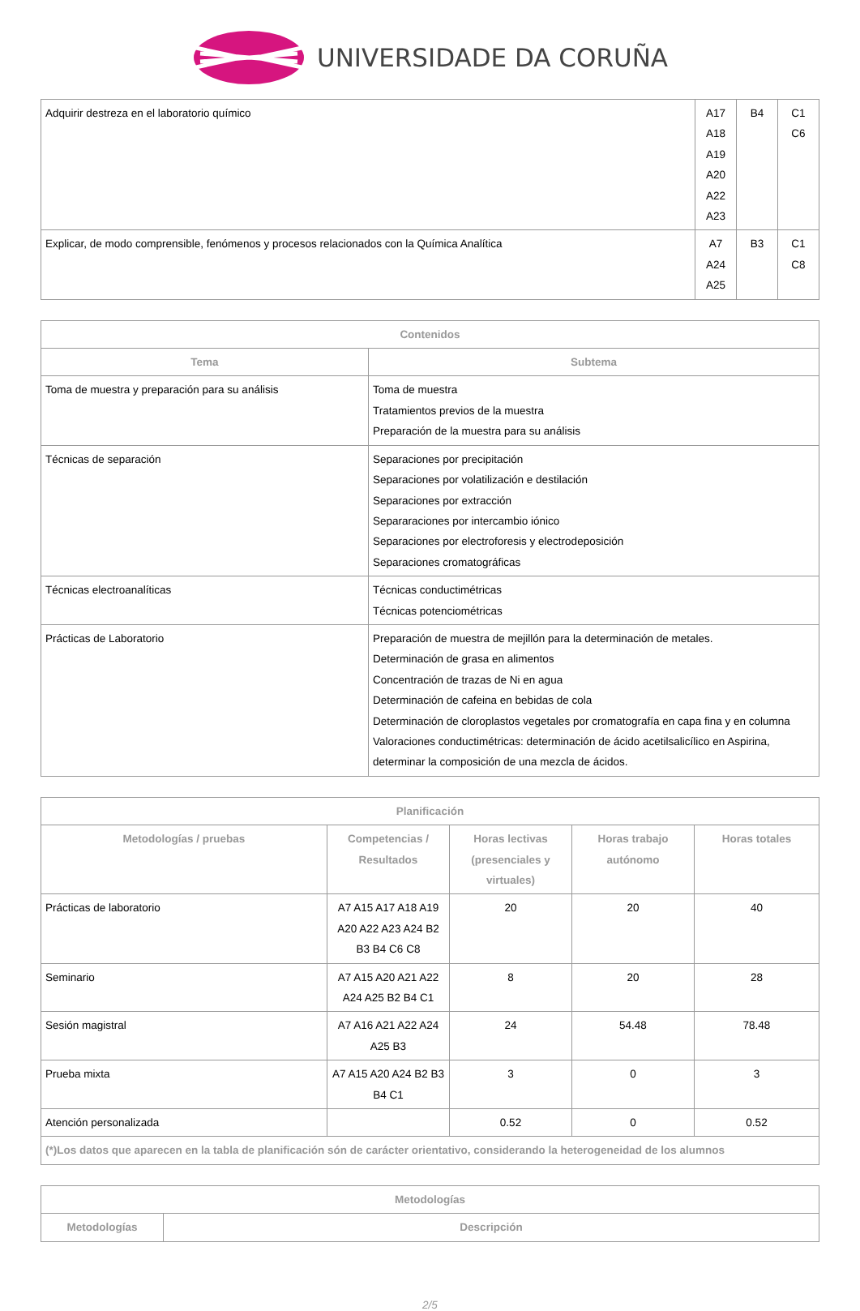UNIVERSIDADE DA CORUÑA
| Adquirir destreza en el laboratorio químico | A17 A18 A19 A20 A22 A23 | B4 | C1 C6 |
| Explicar, de modo comprensible, fenómenos y procesos relacionados con la Química Analítica | A7 A24 A25 | B3 | C1 C8 |
| Contenidos | |
| --- | --- |
| Tema | Subtema |
| Toma de muestra y preparación para su análisis | Toma de muestra Tratamientos previos de la muestra Preparación de la muestra para su análisis |
| Técnicas de separación | Separaciones por precipitación Separaciones por volatilización e destilación Separaciones por extracción Separaraciones por intercambio iónico Separaciones por electroforesis y electrodeposición Separaciones cromatográficas |
| Técnicas electroanalíticas | Técnicas conductimétricas Técnicas potenciométricas |
| Prácticas de Laboratorio | Preparación de muestra de mejillón para la determinación de metales. Determinación de grasa en alimentos Concentración de trazas de Ni en agua Determinación de cafeina en bebidas de cola Determinación de cloroplastos vegetales por cromatografía en capa fina y en columna Valoraciones conductimétricas: determinación de ácido acetilsalicílico en Aspirina, determinar la composición de una mezcla de ácidos. |
| Planificación | | | | |
| --- | --- | --- | --- | --- |
| Metodologías / pruebas | Competencias / Resultados | Horas lectivas (presenciales y virtuales) | Horas trabajo autónomo | Horas totales |
| Prácticas de laboratorio | A7 A15 A17 A18 A19 A20 A22 A23 A24 B2 B3 B4 C6 C8 | 20 | 20 | 40 |
| Seminario | A7 A15 A20 A21 A22 A24 A25 B2 B4 C1 | 8 | 20 | 28 |
| Sesión magistral | A7 A16 A21 A22 A24 A25 B3 | 24 | 54.48 | 78.48 |
| Prueba mixta | A7 A15 A20 A24 B2 B3 B4 C1 | 3 | 0 | 3 |
| Atención personalizada | | 0.52 | 0 | 0.52 |
| (*)Los datos que aparecen en la tabla de planificación són de carácter orientativo, considerando la heterogeneidad de los alumnos | | | | |
| Metodologías | |
| --- | --- |
| Metodologías | Descripción |
2/5